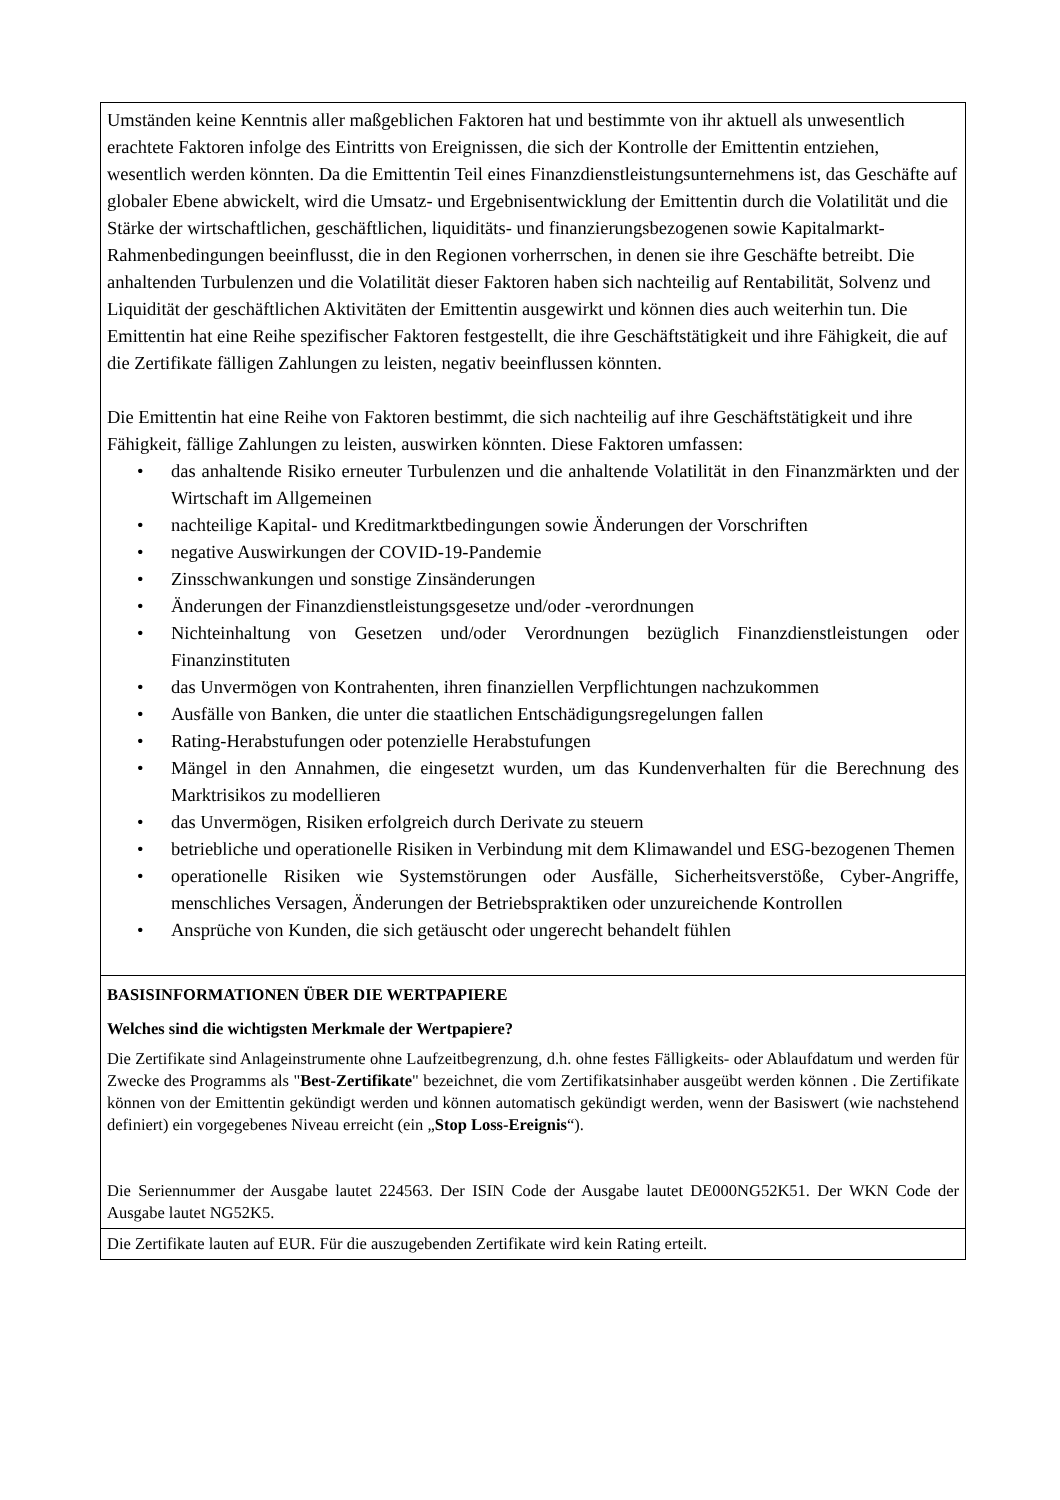| Umständen keine Kenntnis aller maßgeblichen Faktoren hat und bestimmte von ihr aktuell als unwesentlich erachtete Faktoren infolge des Eintritts von Ereignissen, die sich der Kontrolle der Emittentin entziehen, wesentlich werden könnten. Da die Emittentin Teil eines Finanzdienstleistungsunternehmens ist, das Geschäfte auf globaler Ebene abwickelt, wird die Umsatz- und Ergebnisentwicklung der Emittentin durch die Volatilität und die Stärke der wirtschaftlichen, geschäftlichen, liquiditäts- und finanzierungsbezogenen sowie Kapitalmarkt-Rahmenbedingungen beeinflusst, die in den Regionen vorherrschen, in denen sie ihre Geschäfte betreibt. Die anhaltenden Turbulenzen und die Volatilität dieser Faktoren haben sich nachteilig auf Rentabilität, Solvenz und Liquidität der geschäftlichen Aktivitäten der Emittentin ausgewirkt und können dies auch weiterhin tun. Die Emittentin hat eine Reihe spezifischer Faktoren festgestellt, die ihre Geschäftstätigkeit und ihre Fähigkeit, die auf die Zertifikate fälligen Zahlungen zu leisten, negativ beeinflussen könnten. Die Emittentin hat eine Reihe von Faktoren bestimmt, die sich nachteilig auf ihre Geschäftstätigkeit und ihre Fähigkeit, fällige Zahlungen zu leisten, auswirken könnten. Diese Faktoren umfassen: • das anhaltende Risiko erneuter Turbulenzen und die anhaltende Volatilität in den Finanzmärkten und der Wirtschaft im Allgemeinen • nachteilige Kapital- und Kreditmarktbedingungen sowie Änderungen der Vorschriften • negative Auswirkungen der COVID-19-Pandemie • Zinsschwankungen und sonstige Zinsänderungen • Änderungen der Finanzdienstleistungsgesetze und/oder -verordnungen • Nichteinhaltung von Gesetzen und/oder Verordnungen bezüglich Finanzdienstleistungen oder Finanzinstituten • das Unvermögen von Kontrahenten, ihren finanziellen Verpflichtungen nachzukommen • Ausfälle von Banken, die unter die staatlichen Entschädigungsregelungen fallen • Rating-Herabstufungen oder potenzielle Herabstufungen • Mängel in den Annahmen, die eingesetzt wurden, um das Kundenverhalten für die Berechnung des Marktrisikos zu modellieren • das Unvermögen, Risiken erfolgreich durch Derivate zu steuern • betriebliche und operationelle Risiken in Verbindung mit dem Klimawandel und ESG-bezogenen Themen • operationelle Risiken wie Systemstörungen oder Ausfälle, Sicherheitsverstöße, Cyber-Angriffe, menschliches Versagen, Änderungen der Betriebspraktiken oder unzureichende Kontrollen • Ansprüche von Kunden, die sich getäuscht oder ungerecht behandelt fühlen |
| BASISINFORMATIONEN ÜBER DIE WERTPAPIERE Welches sind die wichtigsten Merkmale der Wertpapiere? Die Zertifikate sind Anlageinstrumente ohne Laufzeitbegrenzung, d.h. ohne festes Fälligkeits- oder Ablaufdatum und werden für Zwecke des Programms als " Best-Zertifikate " bezeichnet, die vom Zertifikatsinhaber ausgeübt werden können . Die Zertifikate können von der Emittentin gekündigt werden und können automatisch gekündigt werden, wenn der Basiswert (wie nachstehend definiert) ein vorgegebenes Niveau erreicht (ein „ Stop Loss-Ereignis “). Die Seriennummer der Ausgabe lautet 224563. Der ISIN Code der Ausgabe lautet DE000NG52K51. Der WKN Code der Ausgabe lautet NG52K5. |
| Die Zertifikate lauten auf EUR. Für die auszugebenden Zertifikate wird kein Rating erteilt. |